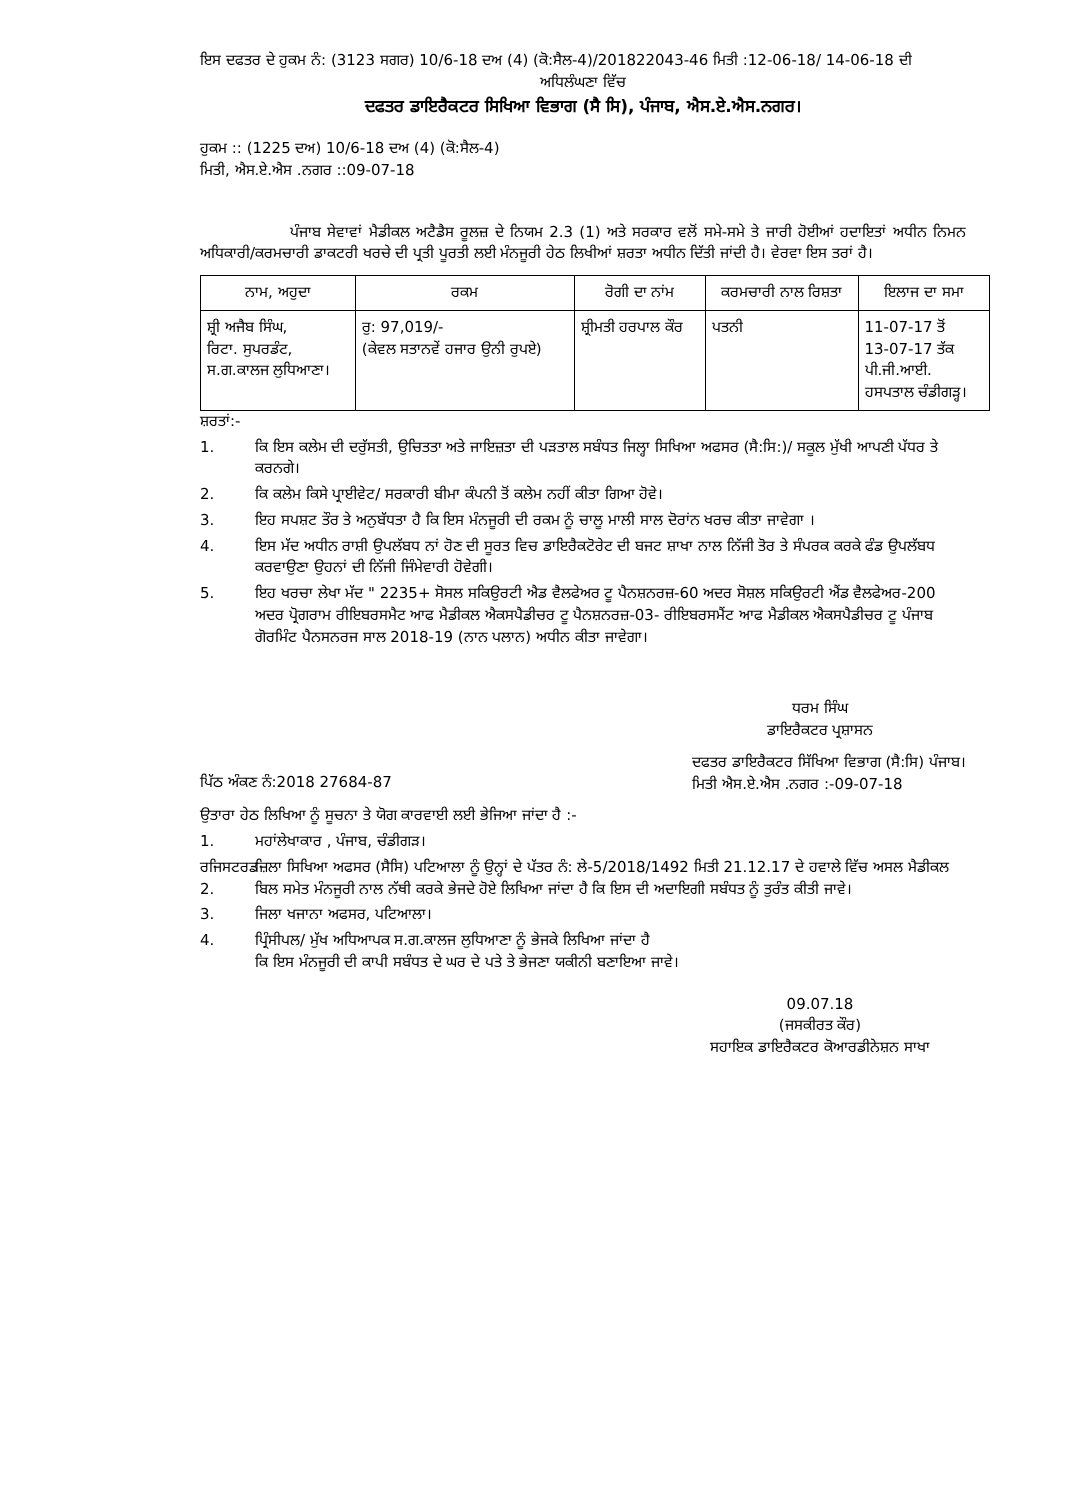ਇਸ ਦਫਤਰ ਦੇ ਹੁਕਮ ਨੰ: (3123 ਸਗਰ) 10/6-18 ਦਅ (4) (ਕੋ:ਸੈਲ-4)/201822043-46 ਮਿਤੀ :12-06-18/ 14-06-18 ਦੀ
ਅਧਿਲੰਘਣਾ ਵਿੱਚ
ਦਫਤਰ ਡਾਇਰੈਕਟਰ ਸਿਖਿਆ ਵਿਭਾਗ (ਸੈ ਸਿ), ਪੰਜਾਬ, ਐਸ.ਏ.ਐਸ.ਨਗਰ।
ਹੁਕਮ :: (1225 ਦਅ) 10/6-18 ਦਅ (4) (ਕੋ:ਸੈਲ-4)
ਮਿਤੀ, ਐਸ.ਏ.ਐਸ .ਨਗਰ ::09-07-18
ਪੰਜਾਬ ਸੇਵਾਵਾਂ ਮੈਡੀਕਲ ਅਟੈਡੈਸ ਰੂਲਜ਼ ਦੇ ਨਿਯਮ 2.3 (1) ਅਤੇ ਸਰਕਾਰ ਵਲੋਂ ਸਮੇ-ਸਮੇ ਤੇ ਜਾਰੀ ਹੋਈਆਂ ਹਦਾਇਤਾਂ ਅਧੀਨ ਨਿਮਨ ਅਧਿਕਾਰੀ/ਕਰਮਚਾਰੀ ਡਾਕਟਰੀ ਖਰਚੇ ਦੀ ਪ੍ਰਤੀ ਪੂਰਤੀ ਲਈ ਮੰਨਜੂਰੀ ਹੇਠ ਲਿਖੀਆਂ ਸ਼ਰਤਾ ਅਧੀਨ ਦਿੱਤੀ ਜਾਂਦੀ ਹੈ। ਵੇਰਵਾ ਇਸ ਤਰਾਂ ਹੈ।
| ਨਾਮ, ਅਹੁਦਾ | ਰਕਮ | ਰੋਗੀ ਦਾ ਨਾਂਮ | ਕਰਮਚਾਰੀ ਨਾਲ ਰਿਸ਼ਤਾ | ਇਲਾਜ ਦਾ ਸਮਾ |
| --- | --- | --- | --- | --- |
| ਸ਼੍ਰੀ ਅਜੈਬ ਸਿੰਘ, ਰਿਟਾ. ਸੁਪਰਡੰਟ, ਸ.ਗ.ਕਾਲਜ ਲੁਧਿਆਣਾ। | ਰੁ: 97,019/- (ਕੇਵਲ ਸਤਾਨਵੇਂ ਹਜਾਰ ਉਨੀ ਰੁਪਏ) | ਸ਼੍ਰੀਮਤੀ ਹਰਪਾਲ ਕੌਰ | ਪਤਨੀ | 11-07-17 ਤੋਂ 13-07-17 ਤੱਕ ਪੀ.ਜੀ.ਆਈ. ਹਸਪਤਾਲ ਚੰਡੀਗੜ੍ਹ। |
ਸ਼ਰਤਾਂ:-
1. ਕਿ ਇਸ ਕਲੇਮ ਦੀ ਦਰੁੱਸਤੀ, ਉਚਿਤਤਾ ਅਤੇ ਜਾਇਜ਼ਤਾ ਦੀ ਪੜਤਾਲ ਸਬੰਧਤ ਜਿਲ੍ਹਾ ਸਿਖਿਆ ਅਫਸਰ (ਸੈ:ਸਿ:)/ ਸਕੂਲ ਮੁੱਖੀ ਆਪਣੀ ਪੱਧਰ ਤੇ ਕਰਨਗੇ।
2. ਕਿ ਕਲੇਮ ਕਿਸੇ ਪ੍ਰਾਈਵੇਟ/ ਸਰਕਾਰੀ ਬੀਮਾ ਕੰਪਨੀ ਤੋਂ ਕਲੇਮ ਨਹੀਂ ਕੀਤਾ ਗਿਆ ਹੋਵੇ।
3. ਇਹ ਸਪਸ਼ਟ ਤੌਰ ਤੇ ਅਨੁਬੱਧਤਾ ਹੈ ਕਿ ਇਸ ਮੰਨਜੂਰੀ ਦੀ ਰਕਮ ਨੂੰ ਚਾਲੂ ਮਾਲੀ ਸਾਲ ਦੋਰਾਂਨ ਖਰਚ ਕੀਤਾ ਜਾਵੇਗਾ ।
4. ਇਸ ਮੱਦ ਅਧੀਨ ਰਾਸ਼ੀ ਉਪਲੱਬਧ ਨਾਂ ਹੋਣ ਦੀ ਸੂਰਤ ਵਿਚ ਡਾਇਰੈਕਟੋਰੇਟ ਦੀ ਬਜਟ ਸ਼ਾਖਾ ਨਾਲ ਨਿੱਜੀ ਤੋਰ ਤੇ ਸੰਪਰਕ ਕਰਕੇ ਫੰਡ ਉਪਲੱਬਧ ਕਰਵਾਉਣਾ ਉਹਨਾਂ ਦੀ ਨਿੱਜੀ ਜਿੰਮੇਵਾਰੀ ਹੋਵੇਗੀ।
5. ਇਹ ਖਰਚਾ ਲੇਖਾ ਮੱਦ " 2235+ ਸੋਸਲ ਸਕਿਉਰਟੀ ਐਡ ਵੈਲਫੇਅਰ ਟੂ ਪੈਨਸ਼ਨਰਜ਼-60 ਅਦਰ ਸੋਸ਼ਲ ਸਕਿਉਰਟੀ ਐਂਡ ਵੈਲਫੇਅਰ-200 ਅਦਰ ਪ੍ਰੋਗਰਾਮ ਰੀਇਬਰਸਮੈਟ ਆਫ ਮੈਡੀਕਲ ਐਕਸਪੈਡੀਚਰ ਟੂ ਪੈਨਸ਼ਨਰਜ਼-03- ਰੀਇਬਰਸਮੈਂਟ ਆਫ ਮੈਡੀਕਲ ਐਕਸਪੈਡੀਚਰ ਟੂ ਪੰਜਾਬ ਗੋਰਮਿੰਟ ਪੈਨਸਨਰਜ ਸਾਲ 2018-19 (ਨਾਨ ਪਲਾਨ) ਅਧੀਨ ਕੀਤਾ ਜਾਵੇਗਾ।
ਧਰਮ ਸਿੰਘ
ਡਾਇਰੈਕਟਰ ਪ੍ਰਸ਼ਾਸਨ
ਪਿੱਠ ਅੰਕਣ ਨੰ:2018 27684-87
ਦਫਤਰ ਡਾਇਰੈਕਟਰ ਸਿੱਖਿਆ ਵਿਭਾਗ (ਸੈ:ਸਿ) ਪੰਜਾਬ।
ਮਿਤੀ ਐਸ.ਏ.ਐਸ .ਨਗਰ :-09-07-18
ਉਤਾਰਾ ਹੇਠ ਲਿਖਿਆ ਨੂੰ ਸੂਚਨਾ ਤੇ ਯੋਗ ਕਾਰਵਾਈ ਲਈ ਭੇਜਿਆ ਜਾਂਦਾ ਹੈ :-
1. ਮਹਾਂਲੇਖਾਕਾਰ , ਪੰਜਾਬ, ਚੰਡੀਗੜ।
ਰਜਿਸਟਰਡ 2. ਜ਼ਿਲਾ ਸਿਖਿਆ ਅਫਸਰ (ਸੈਸਿ) ਪਟਿਆਲਾ ਨੂੰ ਉਨ੍ਹਾਂ ਦੇ ਪੱਤਰ ਨੰ: ਲੇ-5/2018/1492 ਮਿਤੀ 21.12.17 ਦੇ ਹਵਾਲੇ ਵਿੱਚ ਅਸਲ ਮੈਡੀਕਲ ਬਿਲ ਸਮੇਤ ਮੰਨਜੂਰੀ ਨਾਲ ਨੱਥੀ ਕਰਕੇ ਭੇਜਦੇ ਹੋਏ ਲਿਖਿਆ ਜਾਂਦਾ ਹੈ ਕਿ ਇਸ ਦੀ ਅਦਾਇਗੀ ਸਬੰਧਤ ਨੂੰ ਤੁਰੰਤ ਕੀਤੀ ਜਾਵੇ।
3. ਜਿਲਾ ਖਜਾਨਾ ਅਫਸਰ, ਪਟਿਆਲਾ।
4. ਪ੍ਰਿੰਸੀਪਲ/ ਮੁੱਖ ਅਧਿਆਪਕ ਸ.ਗ.ਕਾਲਜ ਲੁਧਿਆਣਾ ਨੂੰ ਭੇਜਕੇ ਲਿਖਿਆ ਜਾਂਦਾ ਹੈ
ਕਿ ਇਸ ਮੰਨਜੂਰੀ ਦੀ ਕਾਪੀ ਸਬੰਧਤ ਦੇ ਘਰ ਦੇ ਪਤੇ ਤੇ ਭੇਜਣਾ ਯਕੀਨੀ ਬਣਾਇਆ ਜਾਵੇ।
09.07.18
(ਜਸਕੀਰਤ ਕੌਰ)
ਸਹਾਇਕ ਡਾਇਰੈਕਟਰ ਕੋਆਰਡੀਨੇਸ਼ਨ ਸਾਖਾ